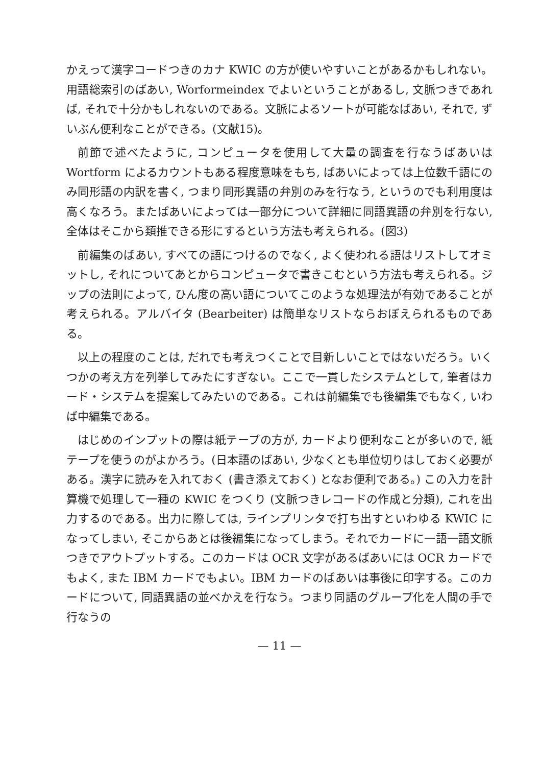かえって漢字コードつきのカナ KWIC の方が使いやすいことがあるかもしれない。用語総索引のばあい, Worformeindex でよいということがあるし, 文脈つきであれば, それで十分かもしれないのである。文脈によるソートが可能なばあい, それで, ずいぶん便利なことができる。(文献15)。
前節で述べたように, コンピュータを使用して大量の調査を行なうばあいは Wortform によるカウントもある程度意味をもち, ばあいによっては上位数千語にのみ同形語の内訳を書く, つまり同形異語の弁別のみを行なう, というのでも利用度は高くなろう。またばあいによっては一部分について詳細に同語異語の弁別を行ない, 全体はそこから類推できる形にするという方法も考えられる。(図3)
前編集のばあい, すべての語につけるのでなく, よく使われる語はリストしてオミットし, それについてあとからコンピュータで書きこむという方法も考えられる。ジップの法則によって, ひん度の高い語についてこのような処理法が有効であることが考えられる。アルバイタ (Bearbeiter) は簡単なリストならおぼえられるものである。
以上の程度のことは, だれでも考えつくことで目新しいことではないだろう。いくつかの考え方を列挙してみたにすぎない。ここで一貫したシステムとして, 筆者はカード・システムを提案してみたいのである。これは前編集でも後編集でもなく, いわば中編集である。
はじめのインプットの際は紙テープの方が, カードより便利なことが多いので, 紙テープを使うのがよかろう。(日本語のばあい, 少なくとも単位切りはしておく必要がある。漢字に読みを入れておく (書き添えておく) となお便利である。) この入力を計算機で処理して一種の KWIC をつくり (文脈つきレコードの作成と分類), これを出力するのである。出力に際しては, ラインプリンタで打ち出すといわゆる KWIC になってしまい, そこからあとは後編集になってしまう。それでカードに一語一語文脈つきでアウトプットする。このカードは OCR 文字があるばあいには OCR カードでもよく, また IBM カードでもよい。IBM カードのばあいは事後に印字する。このカードについて, 同語異語の並べかえを行なう。つまり同語のグループ化を人間の手で行なうの
— 11 —